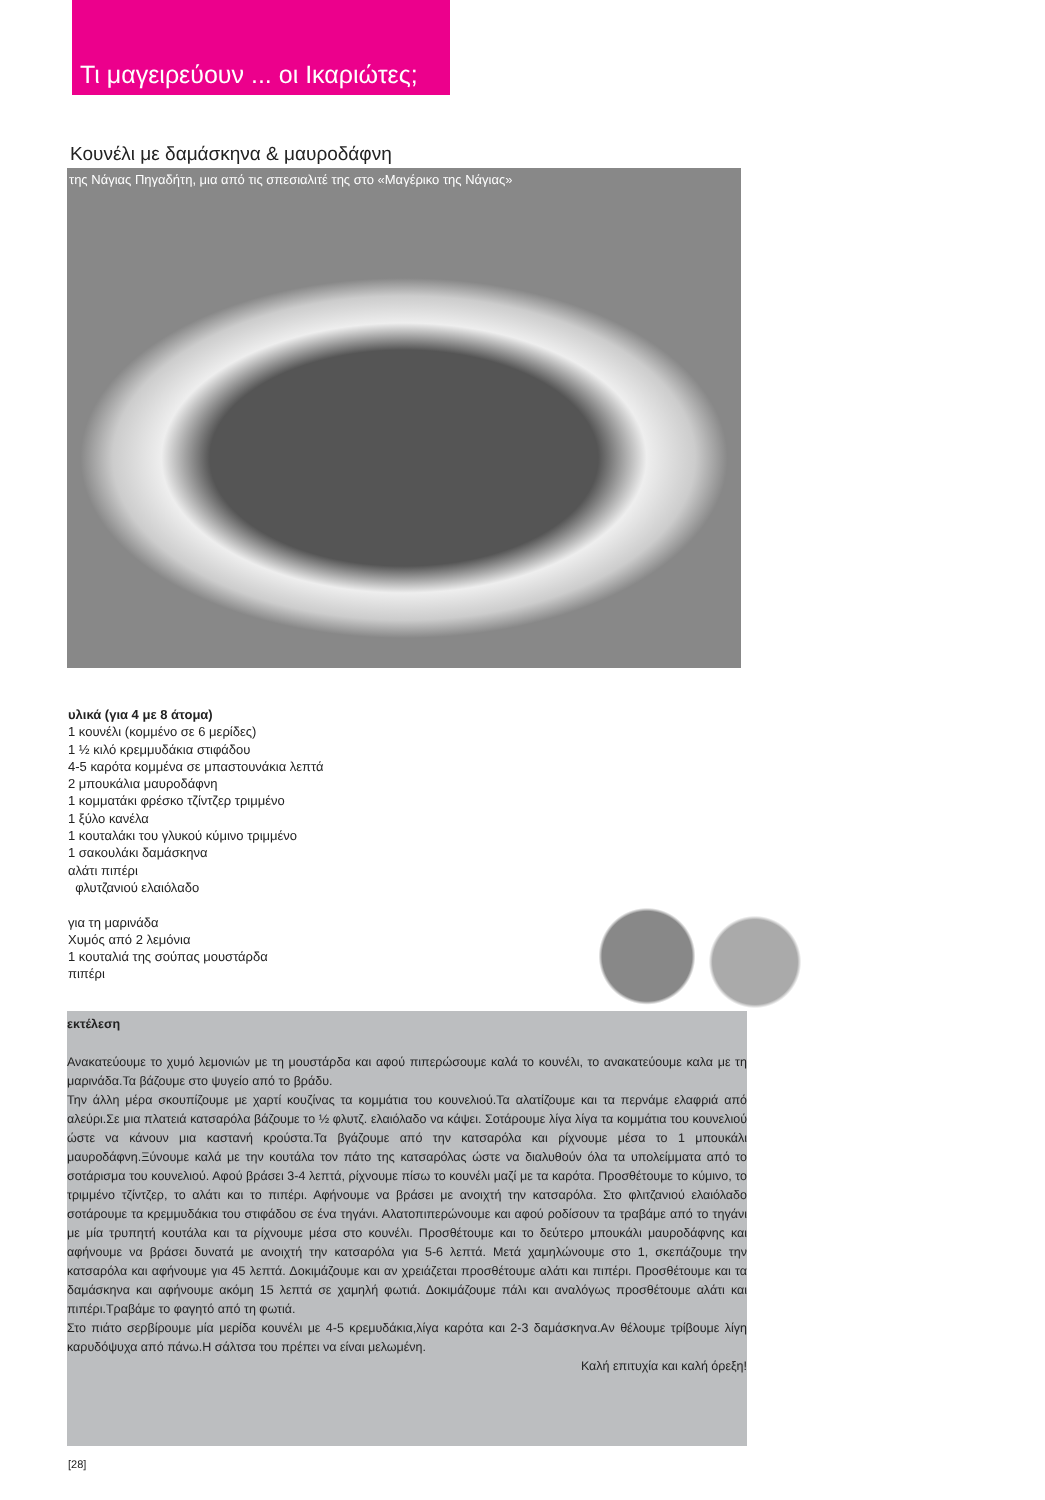Τι μαγειρεύουν ... οι Ικαριώτες;
Κουνέλι με δαμάσκηνα & μαυροδάφνη
της Νάγιας Πηγαδήτη, μια από τις σπεσιαλιτέ της στο «Μαγέρικο της Νάγιας»
υλικά (για 4 με 8 άτομα)
1 κουνέλι (κομμένο σε 6 μερίδες)
1 ½ κιλό κρεμμυδάκια στιφάδου
4-5 καρότα κομμένα σε μπαστουνάκια λεπτά
2 μπουκάλια μαυροδάφνη
1 κομματάκι φρέσκο τζίντζερ τριμμένο
1 ξύλο κανέλα
1 κουταλάκι του γλυκού κύμινο τριμμένο
1 σακουλάκι δαμάσκηνα
αλάτι πιπέρι
φλυτζανιού ελαιόλαδο
για τη μαρινάδα
Χυμός από 2 λεμόνια
1 κουταλιά της σούπας μουστάρδα
πιπέρι
εκτέλεση
Ανακατεύουμε το χυμό λεμονιών με τη μουστάρδα και αφού πιπερώσουμε καλά το κουνέλι, το ανακατεύουμε καλα με τη μαρινάδα.Τα βάζουμε στο ψυγείο από το βράδυ.
Την άλλη μέρα σκουπίζουμε με χαρτί κουζίνας τα κομμάτια του κουνελιού.Τα αλατίζουμε και τα περνάμε ελαφριά από αλεύρι.Σε μια πλατειά κατσαρόλα βάζουμε το ½ φλυτζ. ελαιόλαδο να κάψει. Σοτάρουμε λίγα λίγα τα κομμάτια του κουνελιού ώστε να κάνουν μια καστανή κρούστα.Τα βγάζουμε από την κατσαρόλα και ρίχνουμε μέσα το 1 μπουκάλι μαυροδάφνη.Ξύνουμε καλά με την κουτάλα τον πάτο της κατσαρόλας ώστε να διαλυθούν όλα τα υπολείμματα από το σοτάρισμα του κουνελιού. Αφού βράσει 3-4 λεπτά, ρίχνουμε πίσω το κουνέλι μαζί με τα καρότα. Προσθέτουμε το κύμινο, το τριμμένο τζίντζερ, το αλάτι και το πιπέρι. Αφήνουμε να βράσει με ανοιχτή την κατσαρόλα. Στο φλιτζανιού ελαιόλαδο σοτάρουμε τα κρεμμυδάκια του στιφάδου σε ένα τηγάνι. Αλατοπιπερώνουμε και αφού ροδίσουν τα τραβάμε από το τηγάνι με μία τρυπητή κουτάλα και τα ρίχνουμε μέσα στο κουνέλι. Προσθέτουμε και το δεύτερο μπουκάλι μαυροδάφνης και αφήνουμε να βράσει δυνατά με ανοιχτή την κατσαρόλα για 5-6 λεπτά. Μετά χαμηλώνουμε στο 1, σκεπάζουμε την κατσαρόλα και αφήνουμε για 45 λεπτά. Δοκιμάζουμε και αν χρειάζεται προσθέτουμε αλάτι και πιπέρι. Προσθέτουμε και τα δαμάσκηνα και αφήνουμε ακόμη 15 λεπτά σε χαμηλή φωτιά. Δοκιμάζουμε πάλι και αναλόγως προσθέτουμε αλάτι και πιπέρι.Τραβάμε το φαγητό από τη φωτιά.
Στο πιάτο σερβίρουμε μία μερίδα κουνέλι με 4-5 κρεμυδάκια,λίγα καρότα και 2-3 δαμάσκηνα.Αν θέλουμε τρίβουμε λίγη καρυδόψυχα από πάνω.Η σάλτσα του πρέπει να είναι μελωμένη.
Καλή επιτυχία και καλή όρεξη!
[28]